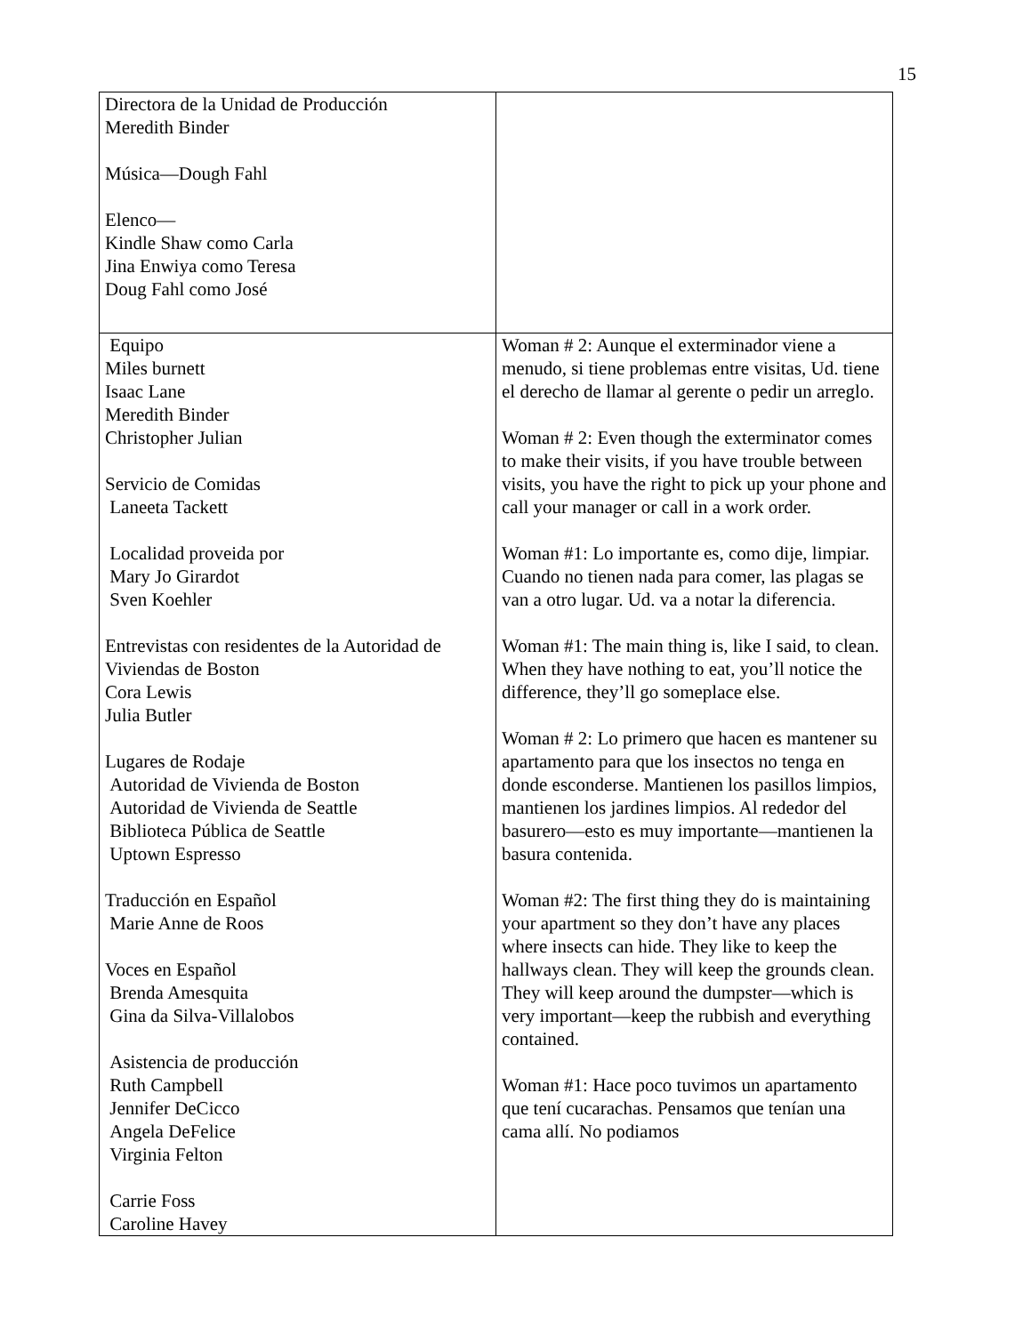15
| Directora de la Unidad de Producción Meredith Binder Música—Dough Fahl Elenco— Kindle Shaw como Carla Jina Enwiya como Teresa Doug Fahl como José | |
| Equipo Miles burnett Isaac Lane Meredith Binder Christopher Julian Servicio de Comidas Laneeta Tackett Localidad proveida por Mary Jo Girardot Sven Koehler Entrevistas con residentes de la Autoridad de Viviendas de Boston Cora Lewis Julia Butler Lugares de Rodaje Autoridad de Vivienda de Boston Autoridad de Vivienda de Seattle Biblioteca Pública de Seattle Uptown Espresso Traducción en Español Marie Anne de Roos Voces en Español Brenda Amesquita Gina da Silva-Villalobos Asistencia de producción Ruth Campbell Jennifer DeCicco Angela DeFelice Virginia Felton Carrie Foss Caroline Havey | Woman # 2: Aunque el exterminador viene a menudo, si tiene problemas entre visitas, Ud. tiene el derecho de llamar al gerente o pedir un arreglo. Woman # 2: Even though the exterminator comes to make their visits, if you have trouble between visits, you have the right to pick up your phone and call your manager or call in a work order. Woman #1: Lo importante es, como dije, limpiar. Cuando no tienen nada para comer, las plagas se van a otro lugar. Ud. va a notar la diferencia. Woman #1: The main thing is, like I said, to clean. When they have nothing to eat, you’ll notice the difference, they’ll go someplace else. Woman # 2: Lo primero que hacen es mantener su apartamento para que los insectos no tenga en donde esconderse. Mantienen los pasillos limpios, mantienen los jardines limpios. Al rededor del basurero—esto es muy importante—mantienen la basura contenida. Woman #2: The first thing they do is maintaining your apartment so they don’t have any places where insects can hide. They like to keep the hallways clean. They will keep the grounds clean. They will keep around the dumpster—which is very important—keep the rubbish and everything contained. Woman #1: Hace poco tuvimos un apartamento que tení cucarachas. Pensamos que tenían una cama allí. No podiamos |